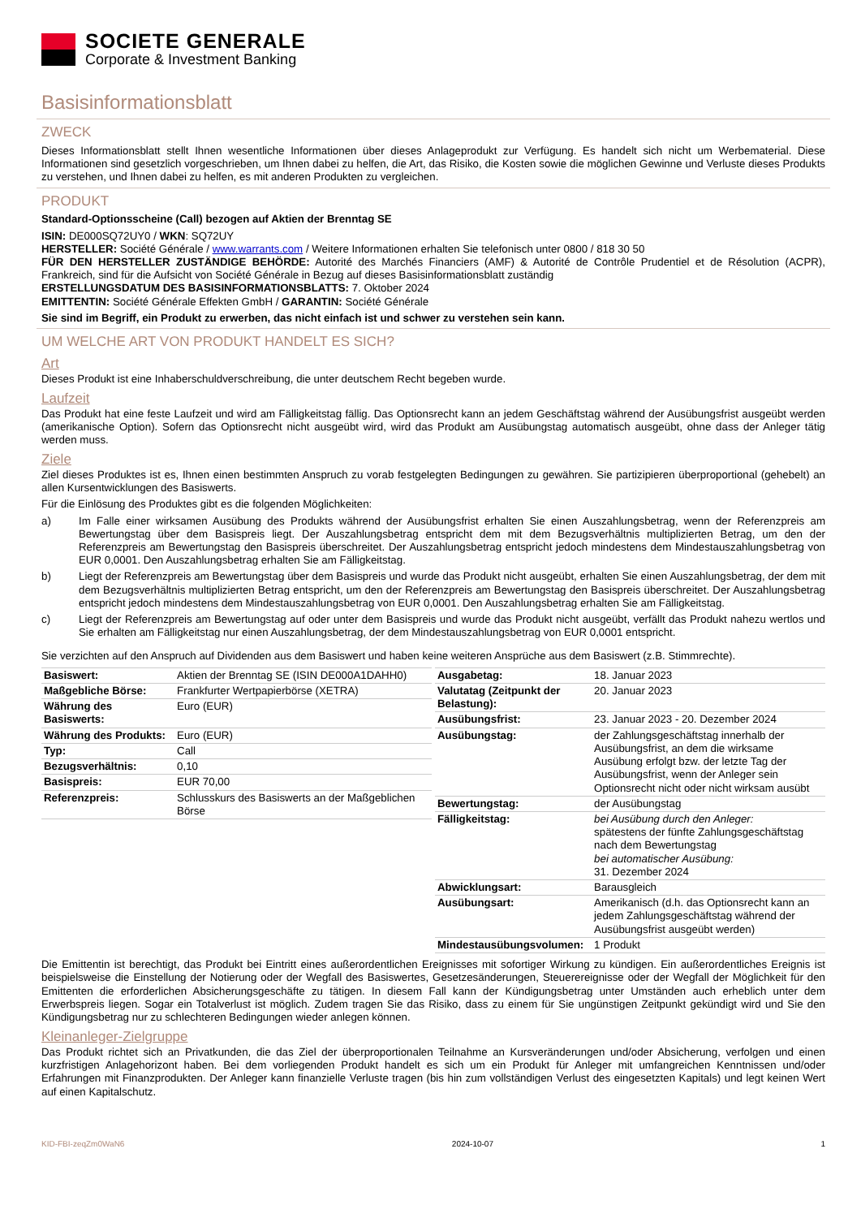SOCIETE GENERALE
Corporate & Investment Banking
Basisinformationsblatt
ZWECK
Dieses Informationsblatt stellt Ihnen wesentliche Informationen über dieses Anlageprodukt zur Verfügung. Es handelt sich nicht um Werbematerial. Diese Informationen sind gesetzlich vorgeschrieben, um Ihnen dabei zu helfen, die Art, das Risiko, die Kosten sowie die möglichen Gewinne und Verluste dieses Produkts zu verstehen, und Ihnen dabei zu helfen, es mit anderen Produkten zu vergleichen.
PRODUKT
Standard-Optionsscheine (Call) bezogen auf Aktien der Brenntag SE
ISIN: DE000SQ72UY0 / WKN: SQ72UY
HERSTELLER: Société Générale / www.warrants.com / Weitere Informationen erhalten Sie telefonisch unter 0800 / 818 30 50
FÜR DEN HERSTELLER ZUSTÄNDIGE BEHÖRDE: Autorité des Marchés Financiers (AMF) & Autorité de Contrôle Prudentiel et de Résolution (ACPR), Frankreich, sind für die Aufsicht von Société Générale in Bezug auf dieses Basisinformationsblatt zuständig
ERSTELLUNGSDATUM DES BASISINFORMATIONSBLATTS: 7. Oktober 2024
EMITTENTIN: Société Générale Effekten GmbH / GARANTIN: Société Générale
Sie sind im Begriff, ein Produkt zu erwerben, das nicht einfach ist und schwer zu verstehen sein kann.
UM WELCHE ART VON PRODUKT HANDELT ES SICH?
Art
Dieses Produkt ist eine Inhaberschuldverschreibung, die unter deutschem Recht begeben wurde.
Laufzeit
Das Produkt hat eine feste Laufzeit und wird am Fälligkeitstag fällig. Das Optionsrecht kann an jedem Geschäftstag während der Ausübungsfrist ausgeübt werden (amerikanische Option). Sofern das Optionsrecht nicht ausgeübt wird, wird das Produkt am Ausübungstag automatisch ausgeübt, ohne dass der Anleger tätig werden muss.
Ziele
Ziel dieses Produktes ist es, Ihnen einen bestimmten Anspruch zu vorab festgelegten Bedingungen zu gewähren. Sie partizipieren überproportional (gehebelt) an allen Kursentwicklungen des Basiswerts.
Für die Einlösung des Produktes gibt es die folgenden Möglichkeiten:
a) Im Falle einer wirksamen Ausübung des Produkts während der Ausübungsfrist erhalten Sie einen Auszahlungsbetrag, wenn der Referenzpreis am Bewertungstag über dem Basispreis liegt. Der Auszahlungsbetrag entspricht dem mit dem Bezugsverhältnis multiplizierten Betrag, um den der Referenzpreis am Bewertungstag den Basispreis überschreitet. Der Auszahlungsbetrag entspricht jedoch mindestens dem Mindestauszahlungsbetrag von EUR 0,0001. Den Auszahlungsbetrag erhalten Sie am Fälligkeitstag.
b) Liegt der Referenzpreis am Bewertungstag über dem Basispreis und wurde das Produkt nicht ausgeübt, erhalten Sie einen Auszahlungsbetrag, der dem mit dem Bezugsverhältnis multiplizierten Betrag entspricht, um den der Referenzpreis am Bewertungstag den Basispreis überschreitet. Der Auszahlungsbetrag entspricht jedoch mindestens dem Mindestauszahlungsbetrag von EUR 0,0001. Den Auszahlungsbetrag erhalten Sie am Fälligkeitstag.
c) Liegt der Referenzpreis am Bewertungstag auf oder unter dem Basispreis und wurde das Produkt nicht ausgeübt, verfällt das Produkt nahezu wertlos und Sie erhalten am Fälligkeitstag nur einen Auszahlungsbetrag, der dem Mindestauszahlungsbetrag von EUR 0,0001 entspricht.
Sie verzichten auf den Anspruch auf Dividenden aus dem Basiswert und haben keine weiteren Ansprüche aus dem Basiswert (z.B. Stimmrechte).
| Basiswert: | Aktien der Brenntag SE (ISIN DE000A1DAHH0) |
| Maßgebliche Börse: | Frankfurter Wertpapierbörse (XETRA) |
| Währung des Basiswerts: | Euro (EUR) |
| Währung des Produkts: | Euro (EUR) |
| Typ: | Call |
| Bezugsverhältnis: | 0,10 |
| Basispreis: | EUR 70,00 |
| Referenzpreis: | Schlusskurs des Basiswerts an der Maßgeblichen Börse |
| Ausgabetag: | 18. Januar 2023 |
| Valutatag (Zeitpunkt der Belastung): | 20. Januar 2023 |
| Ausübungsfrist: | 23. Januar 2023 - 20. Dezember 2024 |
| Ausübungstag: | der Zahlungsgeschäftstag innerhalb der Ausübungsfrist, an dem die wirksame Ausübung erfolgt bzw. der letzte Tag der Ausübungsfrist, wenn der Anleger sein Optionsrecht nicht oder nicht wirksam ausübt |
| Bewertungstag: | der Ausübungstag |
| Fälligkeitstag: | bei Ausübung durch den Anleger: spätestens der fünfte Zahlungsgeschäftstag nach dem Bewertungstag bei automatischer Ausübung: 31. Dezember 2024 |
| Abwicklungsart: | Barausgleich |
| Ausübungsart: | Amerikanisch (d.h. das Optionsrecht kann an jedem Zahlungsgeschäftstag während der Ausübungsfrist ausgeübt werden) |
| Mindestausübungsvolumen: | 1 Produkt |
Die Emittentin ist berechtigt, das Produkt bei Eintritt eines außerordentlichen Ereignisses mit sofortiger Wirkung zu kündigen. Ein außerordentliches Ereignis ist beispielsweise die Einstellung der Notierung oder der Wegfall des Basiswertes, Gesetzesänderungen, Steuerereignisse oder der Wegfall der Möglichkeit für den Emittenten die erforderlichen Absicherungsgeschäfte zu tätigen. In diesem Fall kann der Kündigungsbetrag unter Umständen auch erheblich unter dem Erwerbspreis liegen. Sogar ein Totalverlust ist möglich. Zudem tragen Sie das Risiko, dass zu einem für Sie ungünstigen Zeitpunkt gekündigt wird und Sie den Kündigungsbetrag nur zu schlechteren Bedingungen wieder anlegen können.
Kleinanleger-Zielgruppe
Das Produkt richtet sich an Privatkunden, die das Ziel der überproportionalen Teilnahme an Kursveränderungen und/oder Absicherung, verfolgen und einen kurzfristigen Anlagehorizont haben. Bei dem vorliegenden Produkt handelt es sich um ein Produkt für Anleger mit umfangreichen Kenntnissen und/oder Erfahrungen mit Finanzprodukten. Der Anleger kann finanzielle Verluste tragen (bis hin zum vollständigen Verlust des eingesetzten Kapitals) und legt keinen Wert auf einen Kapitalschutz.
KID-FBI-zeqZm0WaN6 2024-10-07 1